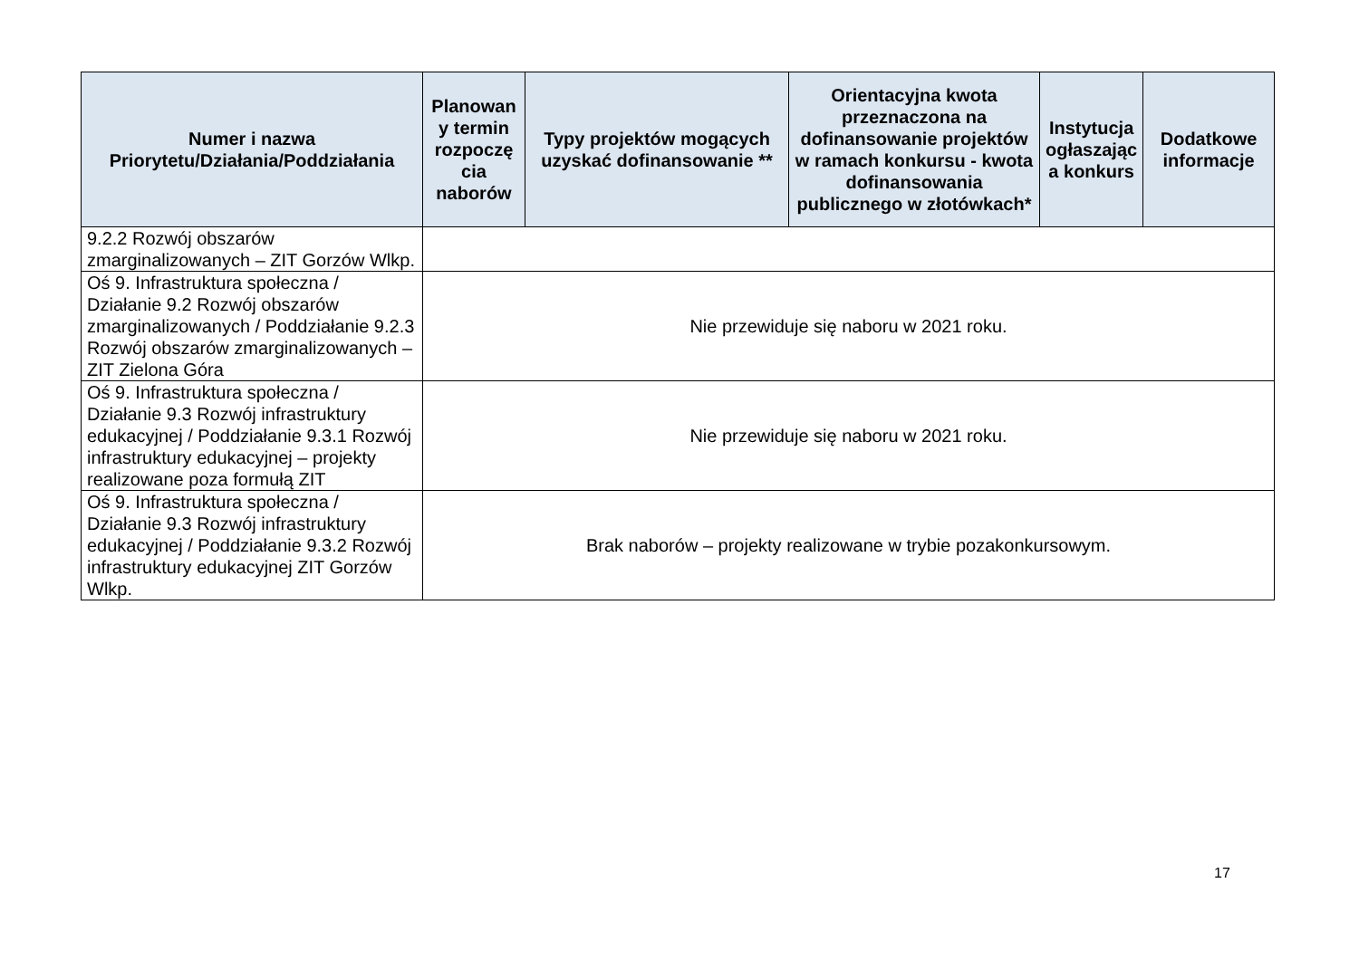| Numer i nazwa Priorytetu/Działania/Poddziałania | Planowan y termin rozpoczę cia naborów | Typy projektów mogących uzyskać dofinansowanie ** | Orientacyjna kwota przeznaczona na dofinansowanie projektów w ramach konkursu - kwota dofinansowania publicznego w złotówkach* | Instytucja ogłaszając a konkurs | Dodatkowe informacje |
| --- | --- | --- | --- | --- | --- |
| 9.2.2 Rozwój obszarów zmarginalizowanych – ZIT Gorzów Wlkp. | | | | | |
| Oś 9. Infrastruktura społeczna / Działanie 9.2 Rozwój obszarów zmarginalizowanych / Poddziałanie 9.2.3 Rozwój obszarów zmarginalizowanych – ZIT Zielona Góra | Nie przewiduje się naboru w 2021 roku. | | | | |
| Oś 9. Infrastruktura społeczna / Działanie 9.3 Rozwój infrastruktury edukacyjnej / Poddziałanie 9.3.1 Rozwój infrastruktury edukacyjnej – projekty realizowane poza formułą ZIT | Nie przewiduje się naboru w 2021 roku. | | | | |
| Oś 9. Infrastruktura społeczna / Działanie 9.3 Rozwój infrastruktury edukacyjnej / Poddziałanie 9.3.2 Rozwój infrastruktury edukacyjnej ZIT Gorzów Wlkp. | Brak naborów – projekty realizowane w trybie pozakonkursowym. | | | | |
17